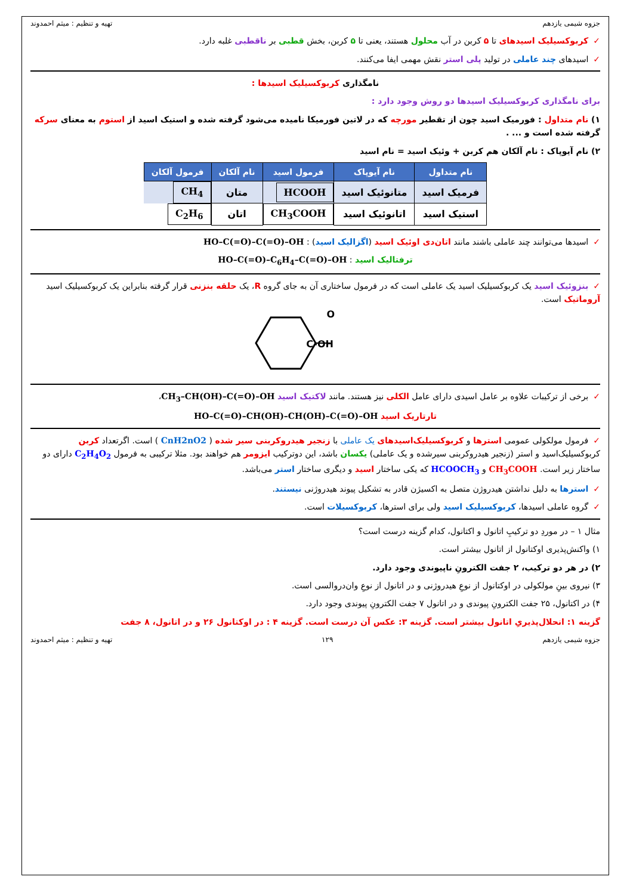جزوه شیمی یازدهم تهیه و تنظیم : میثم احمدوند
✓کربوکسیلیک اسیدهای تا ۵ کربن در آب محلول هستند، یعنی تا ۵ کربن، بخش قطبی بر ناقطبی غلبه دارد.
✓اسیدهای چند عاملی در تولید پلی استر نقش مهمی ایفا می‌کنند.
نامگذاری کربوکسیلیک اسیدها :
برای نامگذاری کربوکسیلیک اسیدها دو روش وجود دارد :
۱) نام متداول : فورمیک اسید چون از تقطیر مورچه که در لاتین فورمیکا نامیده می‌شود گرفته شده و استیک اسید از استوم به معنای سرکه گرفته شده است و ... .
۲) نام آیوپاک : نام آلکان هم کربن + وئیک اسید = نام اسید
| نام متداول | نام آیوپاک | فرمول اسید | نام آلکان | فرمول آلکان |
| --- | --- | --- | --- | --- |
| فرمیک اسید | متانوئیک اسید | HCOOH | متان | CH<sub>4</sub> |
| استیک اسید | اتانوئیک اسید | CH<sub>3</sub>COOH | اتان | C<sub>2</sub>H<sub>6</sub> |
✓اسیدها می‌توانند چند عاملی باشند مانند اتان‌دی اوئیک اسید (اگزالیک اسید) : HO–C(=O)–C(=O)–OH
ترفتالیک اسید : HO–C(=O)–C<sub>6</sub>H<sub>4</sub>–C(=O)–OH
✓بنزوئیک اسید یک کربوکسیلیک اسید یک عاملی است که در فرمول ساختاری آن به جای گروه R، یک حلقه بنزنی قرار گرفته بنابراین یک کربوکسیلیک اسید آروماتیک است.
C-OH
O
✓برخی از ترکیبات علاوه بر عامل اسیدی دارای عامل الکلی نیز هستند. مانند لاکتیک اسید CH<sub>3</sub>–CH(OH)–C(=O)–OH،
تارتاریک اسید HO–C(=O)–CH(OH)–CH(OH)–C(=O)–OH
✓فرمول مولکولی عمومی استرها و کربوکسیلیک‌اسیدهای یک عاملی با زنجیر هیدروکربنی سیر شده ( CnH2nO2 ) است. اگرتعداد کربن کربوکسیلیک‌اسید و استر (زنجیر هیدروکربنی سیرشده و یک عاملی) یکسان باشد، این دوترکیب ایزومر هم خواهند بود. مثلا ترکیبی به فرمول C<sub>2</sub>H<sub>4</sub>O<sub>2</sub> دارای دو ساختار زیر است. CH<sub>3</sub>COOH و HCOOCH<sub>3</sub> که یکی ساختار اسید و دیگری ساختار استر می‌باشد.
✓استرها به دلیل نداشتن هیدروژن متصل به اکسیژن قادر به تشکیل پیوند هیدروژنی نیستند.
✓گروه عاملی اسیدها، کربوکسیلیک اسید ولی برای استرها، کربوکسیلات است.
مثال ۱ – در موردِ دو ترکیبِ اتانول و اکتانول، کدام گزینه درست است؟
۱) واکنش‌پذیری اوکتانول از اتانول بیشتر است.
۲) در هر دو ترکیب، ۲ جفت الکترونِ ناپیوندی وجود دارد.
۳) نیروی بینِ مولکولی در اوکتانول از نوعِ هیدروژنی و در اتانول از نوعِ وان‌دروالسی است.
۴) در اکتانول، ۲۵ جفت الکترونِ پیوندی و در اتانول ۷ جفت الکترونِ پیوندی وجود دارد.
گزینه ۱: انحلال‌پذیریِ اتانول بیشتر است. گزینه ۳: عکس آن درست است. گزینه ۴ : در اوکتانول ۲۶ و در اتانول، ۸ جفت
جزوه شیمی یازدهم ۱۲۹ تهیه و تنظیم : میثم احمدوند